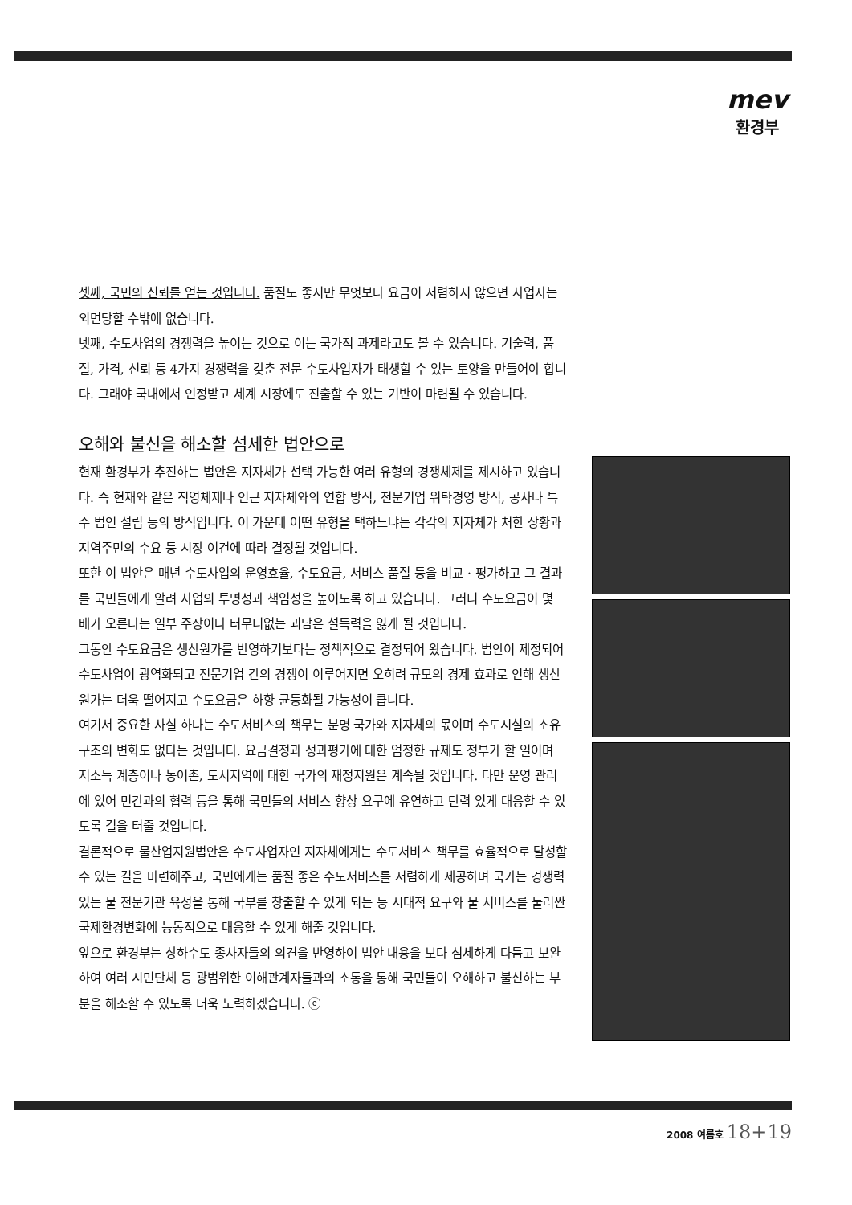mev
환경부
셋째, 국민의 신뢰를 얻는 것입니다. 품질도 좋지만 무엇보다 요금이 저렴하지 않으면 사업자는 외면당할 수밖에 없습니다.
넷째, 수도사업의 경쟁력을 높이는 것으로 이는 국가적 과제라고도 볼 수 있습니다. 기술력, 품질, 가격, 신뢰 등 4가지 경쟁력을 갖춘 전문 수도사업자가 태생할 수 있는 토양을 만들어야 합니다. 그래야 국내에서 인정받고 세계 시장에도 진출할 수 있는 기반이 마련될 수 있습니다.
오해와 불신을 해소할 섬세한 법안으로
현재 환경부가 추진하는 법안은 지자체가 선택 가능한 여러 유형의 경쟁체제를 제시하고 있습니다. 즉 현재와 같은 직영체제나 인근 지자체와의 연합 방식, 전문기업 위탁경영 방식, 공사나 특수 법인 설립 등의 방식입니다. 이 가운데 어떤 유형을 택하느냐는 각각의 지자체가 처한 상황과 지역주민의 수요 등 시장 여건에 따라 결정될 것입니다.
또한 이 법안은 매년 수도사업의 운영효율, 수도요금, 서비스 품질 등을 비교 · 평가하고 그 결과를 국민들에게 알려 사업의 투명성과 책임성을 높이도록 하고 있습니다. 그러니 수도요금이 몇 배가 오른다는 일부 주장이나 터무니없는 괴담은 설득력을 잃게 될 것입니다.
그동안 수도요금은 생산원가를 반영하기보다는 정책적으로 결정되어 왔습니다. 법안이 제정되어 수도사업이 광역화되고 전문기업 간의 경쟁이 이루어지면 오히려 규모의 경제 효과로 인해 생산원가는 더욱 떨어지고 수도요금은 하향 균등화될 가능성이 큽니다.
여기서 중요한 사실 하나는 수도서비스의 책무는 분명 국가와 지자체의 몫이며 수도시설의 소유구조의 변화도 없다는 것입니다. 요금결정과 성과평가에 대한 엄정한 규제도 정부가 할 일이며 저소득 계층이나 농어촌, 도서지역에 대한 국가의 재정지원은 계속될 것입니다. 다만 운영 관리에 있어 민간과의 협력 등을 통해 국민들의 서비스 향상 요구에 유연하고 탄력 있게 대응할 수 있도록 길을 터줄 것입니다.
결론적으로 물산업지원법안은 수도사업자인 지자체에게는 수도서비스 책무를 효율적으로 달성할 수 있는 길을 마련해주고, 국민에게는 품질 좋은 수도서비스를 저렴하게 제공하며 국가는 경쟁력 있는 물 전문기관 육성을 통해 국부를 창출할 수 있게 되는 등 시대적 요구와 물 서비스를 둘러싼 국제환경변화에 능동적으로 대응할 수 있게 해줄 것입니다.
앞으로 환경부는 상하수도 종사자들의 의견을 반영하여 법안 내용을 보다 섬세하게 다듬고 보완하여 여러 시민단체 등 광범위한 이해관계자들과의 소통을 통해 국민들이 오해하고 불신하는 부분을 해소할 수 있도록 더욱 노력하겠습니다. ⓔ
2008 여름호 18+19